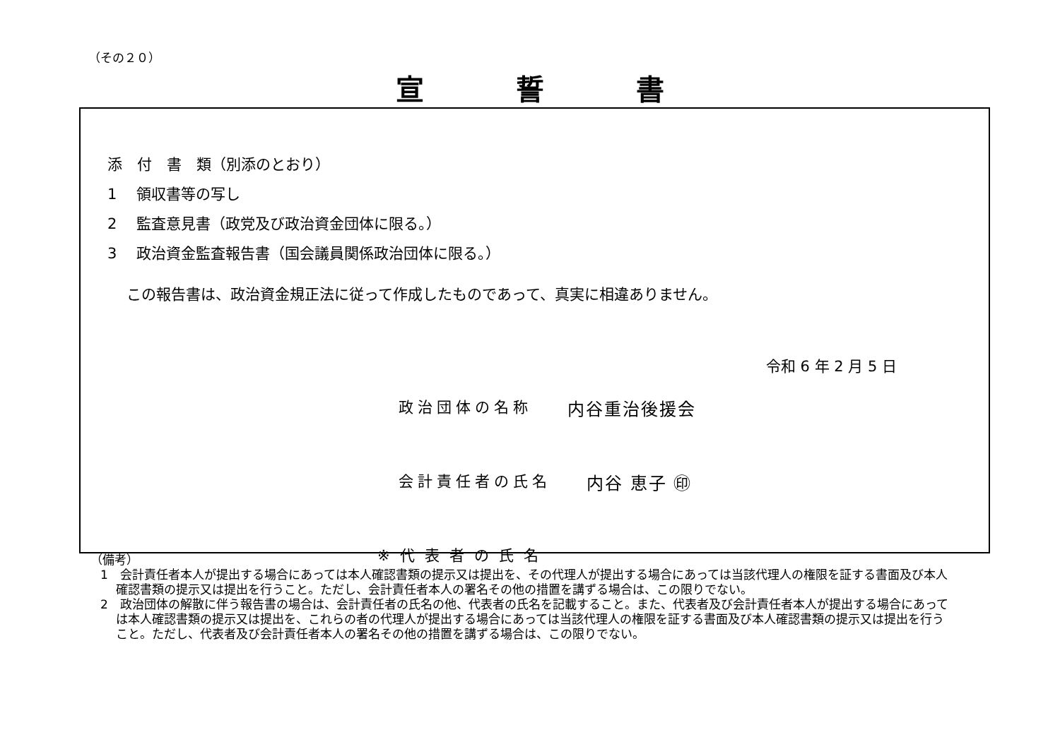（その２０）
宣誓書
添　付　書　類（別添のとおり）
1　 領収書等の写し
2　 監査意見書（政党及び政治資金団体に限る。）
3　 政治資金監査報告書（国会議員関係政治団体に限る。）
この報告書は、政治資金規正法に従って作成したものであって、真実に相違ありません。
令和 6 年 2 月 5 日
政治団体の名称 内谷重治後援会
会計責任者の氏名 内谷 恵子 ㊞
※代表者の氏名
（備考）
1　会計責任者本人が提出する場合にあっては本人確認書類の提示又は提出を、その代理人が提出する場合にあっては当該代理人の権限を証する書面及び本人確認書類の提示又は提出を行うこと。ただし、会計責任者本人の署名その他の措置を講ずる場合は、この限りでない。
2　政治団体の解散に伴う報告書の場合は、会計責任者の氏名の他、代表者の氏名を記載すること。また、代表者及び会計責任者本人が提出する場合にあっては本人確認書類の提示又は提出を、これらの者の代理人が提出する場合にあっては当該代理人の権限を証する書面及び本人確認書類の提示又は提出を行うこと。ただし、代表者及び会計責任者本人の署名その他の措置を講ずる場合は、この限りでない。